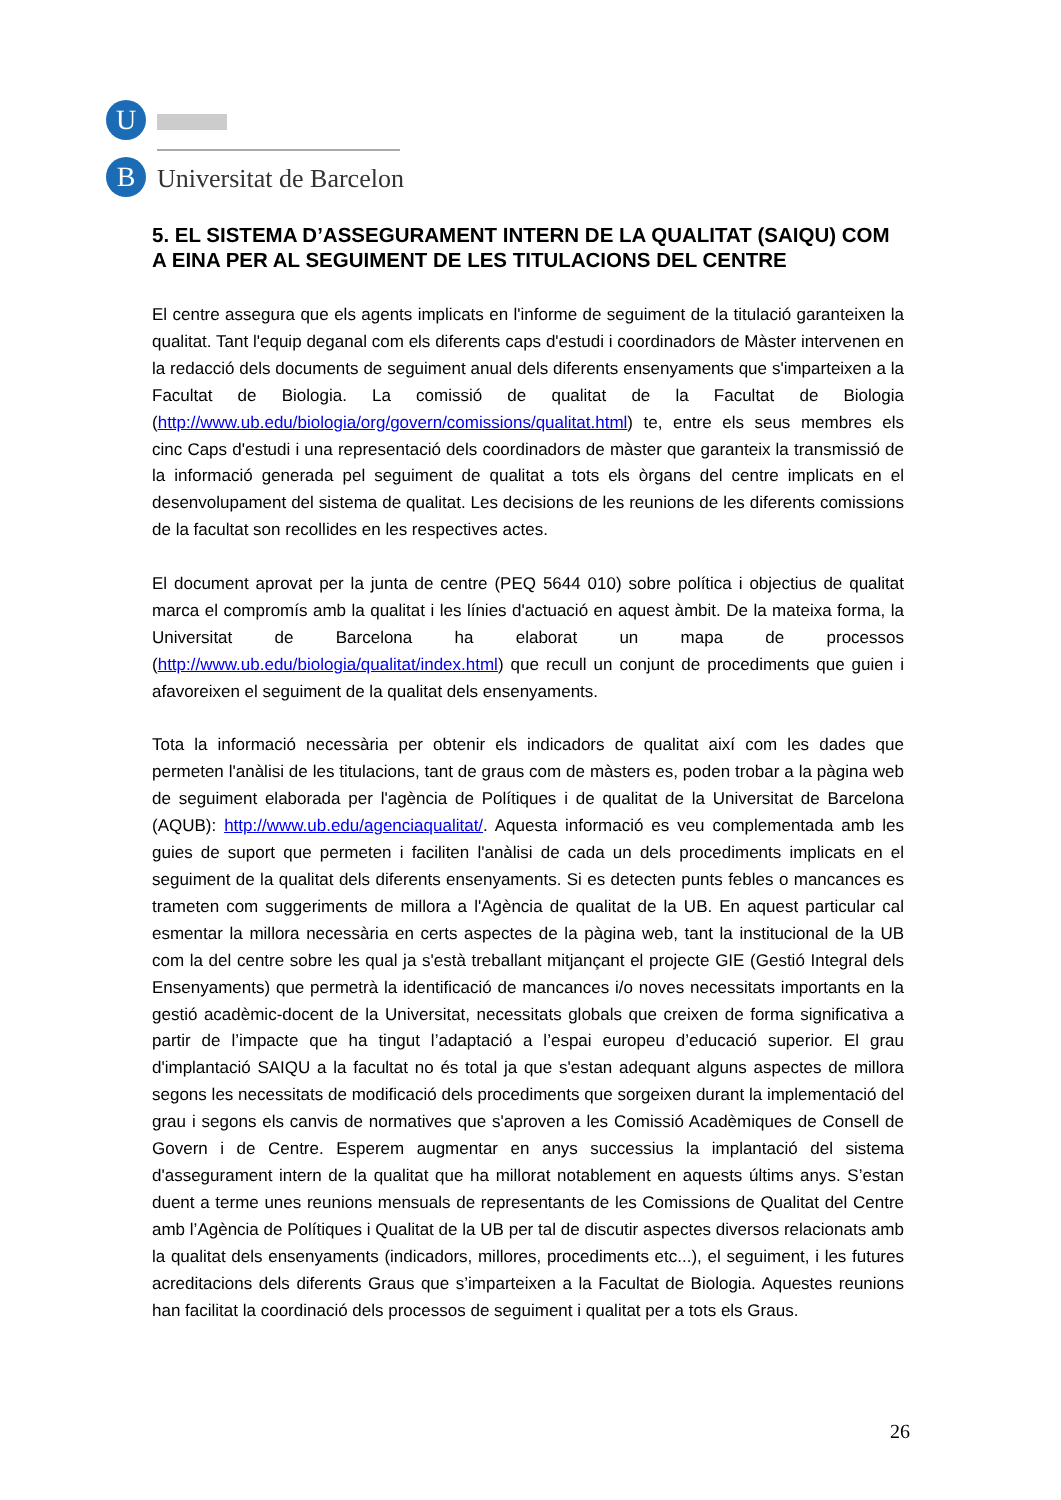U
B
Universitat de Barcelona
5. EL SISTEMA D’ASSEGURAMENT INTERN DE LA QUALITAT (SAIQU) COM A EINA PER AL SEGUIMENT DE LES TITULACIONS DEL CENTRE
El centre assegura que els agents implicats en l'informe de seguiment de la titulació garanteixen la qualitat. Tant l'equip deganal com els diferents caps d'estudi i coordinadors de Màster intervenen en la redacció dels documents de seguiment anual dels diferents ensenyaments que s'imparteixen a la Facultat de Biologia. La comissió de qualitat de la Facultat de Biologia (http://www.ub.edu/biologia/org/govern/comissions/qualitat.html) te, entre els seus membres els cinc Caps d'estudi i una representació dels coordinadors de màster que garanteix la transmissió de la informació generada pel seguiment de qualitat a tots els òrgans del centre implicats en el desenvolupament del sistema de qualitat. Les decisions de les reunions de les diferents comissions de la facultat son recollides en les respectives actes.
El document aprovat per la junta de centre (PEQ 5644 010) sobre política i objectius de qualitat marca el compromís amb la qualitat i les línies d'actuació en aquest àmbit. De la mateixa forma, la Universitat de Barcelona ha elaborat un mapa de processos (http://www.ub.edu/biologia/qualitat/index.html) que recull un conjunt de procediments que guien i afavoreixen el seguiment de la qualitat dels ensenyaments.
Tota la informació necessària per obtenir els indicadors de qualitat així com les dades que permeten l'anàlisi de les titulacions, tant de graus com de màsters es, poden trobar a la pàgina web de seguiment elaborada per l'agència de Polítiques i de qualitat de la Universitat de Barcelona (AQUB): http://www.ub.edu/agenciaqualitat/. Aquesta informació es veu complementada amb les guies de suport que permeten i faciliten l'anàlisi de cada un dels procediments implicats en el seguiment de la qualitat dels diferents ensenyaments. Si es detecten punts febles o mancances es trameten com suggeriments de millora a l'Agència de qualitat de la UB. En aquest particular cal esmentar la millora necessària en certs aspectes de la pàgina web, tant la institucional de la UB com la del centre sobre les qual ja s'està treballant mitjançant el projecte GIE (Gestió Integral dels Ensenyaments) que permetrà la identificació de mancances i/o noves necessitats importants en la gestió acadèmic-docent de la Universitat, necessitats globals que creixen de forma significativa a partir de l’impacte que ha tingut l’adaptació a l’espai europeu d’educació superior. El grau d'implantació SAIQU a la facultat no és total ja que s'estan adequant alguns aspectes de millora segons les necessitats de modificació dels procediments que sorgeixen durant la implementació del grau i segons els canvis de normatives que s'aproven a les Comissió Acadèmiques de Consell de Govern i de Centre. Esperem augmentar en anys successius la implantació del sistema d'assegurament intern de la qualitat que ha millorat notablement en aquests últims anys. S’estan duent a terme unes reunions mensuals de representants de les Comissions de Qualitat del Centre amb l’Agència de Polítiques i Qualitat de la UB per tal de discutir aspectes diversos relacionats amb la qualitat dels ensenyaments (indicadors, millores, procediments etc...), el seguiment, i les futures acreditacions dels diferents Graus que s’imparteixen a la Facultat de Biologia. Aquestes reunions han facilitat la coordinació dels processos de seguiment i qualitat per a tots els Graus.
26